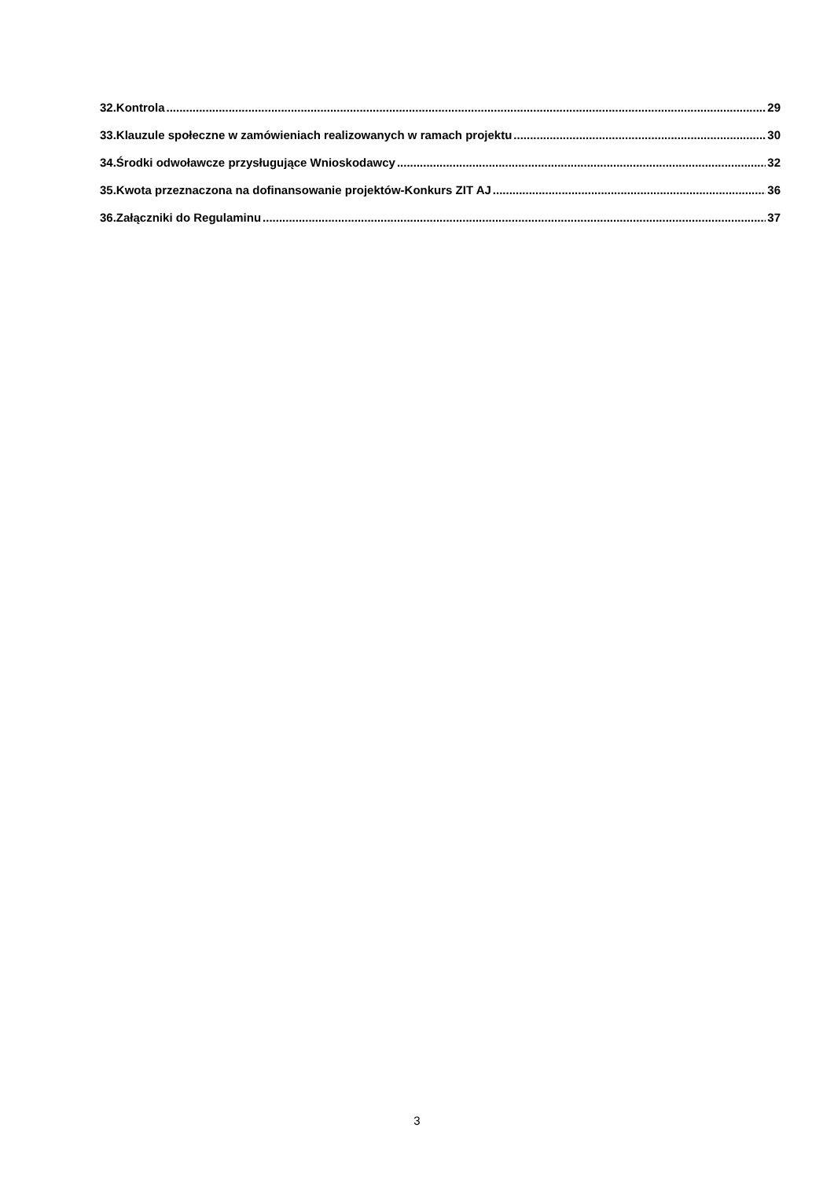32.Kontrola 29
33.Klauzule społeczne w zamówieniach realizowanych w ramach projektu 30
34.Środki odwoławcze przysługujące Wnioskodawcy 32
35.Kwota przeznaczona na dofinansowanie projektów-Konkurs ZIT AJ 36
36.Załączniki do Regulaminu 37
3